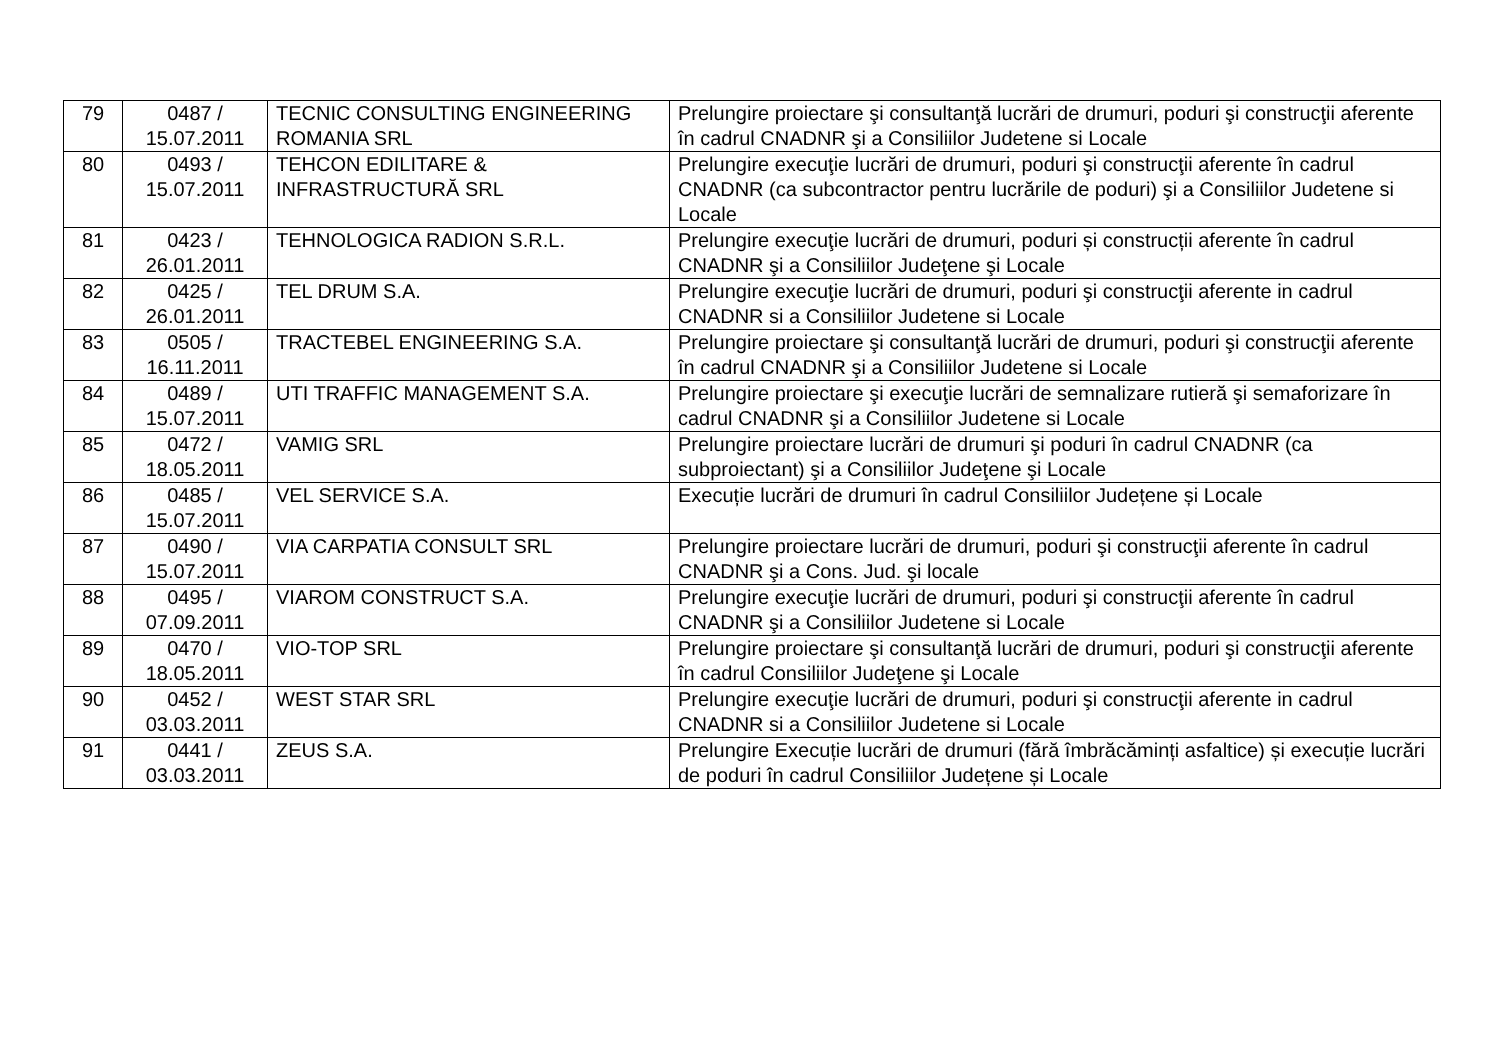| 79 | 0487 / 15.07.2011 | TECNIC CONSULTING ENGINEERING ROMANIA SRL | Prelungire proiectare şi consultanţă lucrări de drumuri, poduri şi construcţii aferente în cadrul CNADNR şi a Consiliilor Judetene si Locale |
| 80 | 0493 / 15.07.2011 | TEHCON EDILITARE & INFRASTRUCTURĂ SRL | Prelungire execuţie lucrări de drumuri, poduri şi construcţii aferente în cadrul CNADNR (ca subcontractor pentru lucrările de poduri) şi a Consiliilor Judetene si Locale |
| 81 | 0423 / 26.01.2011 | TEHNOLOGICA RADION S.R.L. | Prelungire execuţie lucrări de drumuri, poduri și construcții aferente în cadrul CNADNR şi a Consiliilor Judeţene şi Locale |
| 82 | 0425 / 26.01.2011 | TEL DRUM S.A. | Prelungire execuţie lucrări de drumuri, poduri şi construcţii aferente in cadrul CNADNR si a Consiliilor Judetene si Locale |
| 83 | 0505 / 16.11.2011 | TRACTEBEL ENGINEERING S.A. | Prelungire proiectare şi consultanţă lucrări de drumuri, poduri şi construcţii aferente în cadrul CNADNR şi a Consiliilor Judetene si Locale |
| 84 | 0489 / 15.07.2011 | UTI TRAFFIC MANAGEMENT S.A. | Prelungire proiectare şi execuţie lucrări de semnalizare rutieră şi semaforizare în cadrul CNADNR şi a Consiliilor Judetene si Locale |
| 85 | 0472 / 18.05.2011 | VAMIG SRL | Prelungire proiectare lucrări de drumuri şi poduri în cadrul CNADNR (ca subproiectant) şi a Consiliilor Judeţene şi Locale |
| 86 | 0485 / 15.07.2011 | VEL SERVICE S.A. | Execuție lucrări de drumuri în cadrul Consiliilor Județene și Locale |
| 87 | 0490 / 15.07.2011 | VIA CARPATIA CONSULT SRL | Prelungire proiectare lucrări de drumuri, poduri şi construcţii aferente în cadrul CNADNR şi a Cons. Jud. şi locale |
| 88 | 0495 / 07.09.2011 | VIAROM CONSTRUCT S.A. | Prelungire execuţie lucrări de drumuri, poduri şi construcţii aferente în cadrul CNADNR şi a Consiliilor Judetene si Locale |
| 89 | 0470 / 18.05.2011 | VIO-TOP SRL | Prelungire proiectare şi consultanţă lucrări de drumuri, poduri şi construcţii aferente în cadrul Consiliilor Judeţene şi Locale |
| 90 | 0452 / 03.03.2011 | WEST STAR SRL | Prelungire execuţie lucrări de drumuri, poduri şi construcţii aferente in cadrul CNADNR si a Consiliilor Judetene si Locale |
| 91 | 0441 / 03.03.2011 | ZEUS S.A. | Prelungire Execuție lucrări de drumuri (fără îmbrăcăminți asfaltice) și execuție lucrări de poduri în cadrul Consiliilor Județene și Locale |